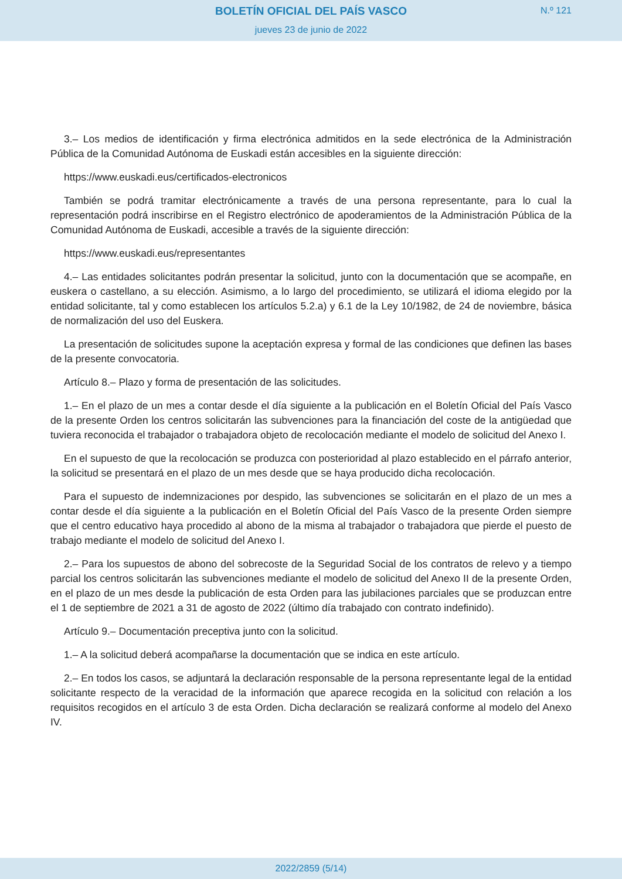BOLETÍN OFICIAL DEL PAÍS VASCO
jueves 23 de junio de 2022
N.º 121
3.– Los medios de identificación y firma electrónica admitidos en la sede electrónica de la Administración Pública de la Comunidad Autónoma de Euskadi están accesibles en la siguiente dirección:
https://www.euskadi.eus/certificados-electronicos
También se podrá tramitar electrónicamente a través de una persona representante, para lo cual la representación podrá inscribirse en el Registro electrónico de apoderamientos de la Administración Pública de la Comunidad Autónoma de Euskadi, accesible a través de la siguiente dirección:
https://www.euskadi.eus/representantes
4.– Las entidades solicitantes podrán presentar la solicitud, junto con la documentación que se acompañe, en euskera o castellano, a su elección. Asimismo, a lo largo del procedimiento, se utilizará el idioma elegido por la entidad solicitante, tal y como establecen los artículos 5.2.a) y 6.1 de la Ley 10/1982, de 24 de noviembre, básica de normalización del uso del Euskera.
La presentación de solicitudes supone la aceptación expresa y formal de las condiciones que definen las bases de la presente convocatoria.
Artículo 8.– Plazo y forma de presentación de las solicitudes.
1.– En el plazo de un mes a contar desde el día siguiente a la publicación en el Boletín Oficial del País Vasco de la presente Orden los centros solicitarán las subvenciones para la financiación del coste de la antigüedad que tuviera reconocida el trabajador o trabajadora objeto de recolocación mediante el modelo de solicitud del Anexo I.
En el supuesto de que la recolocación se produzca con posterioridad al plazo establecido en el párrafo anterior, la solicitud se presentará en el plazo de un mes desde que se haya producido dicha recolocación.
Para el supuesto de indemnizaciones por despido, las subvenciones se solicitarán en el plazo de un mes a contar desde el día siguiente a la publicación en el Boletín Oficial del País Vasco de la presente Orden siempre que el centro educativo haya procedido al abono de la misma al trabajador o trabajadora que pierde el puesto de trabajo mediante el modelo de solicitud del Anexo I.
2.– Para los supuestos de abono del sobrecoste de la Seguridad Social de los contratos de relevo y a tiempo parcial los centros solicitarán las subvenciones mediante el modelo de solicitud del Anexo II de la presente Orden, en el plazo de un mes desde la publicación de esta Orden para las jubilaciones parciales que se produzcan entre el 1 de septiembre de 2021 a 31 de agosto de 2022 (último día trabajado con contrato indefinido).
Artículo 9.– Documentación preceptiva junto con la solicitud.
1.– A la solicitud deberá acompañarse la documentación que se indica en este artículo.
2.– En todos los casos, se adjuntará la declaración responsable de la persona representante legal de la entidad solicitante respecto de la veracidad de la información que aparece recogida en la solicitud con relación a los requisitos recogidos en el artículo 3 de esta Orden. Dicha declaración se realizará conforme al modelo del Anexo IV.
2022/2859 (5/14)